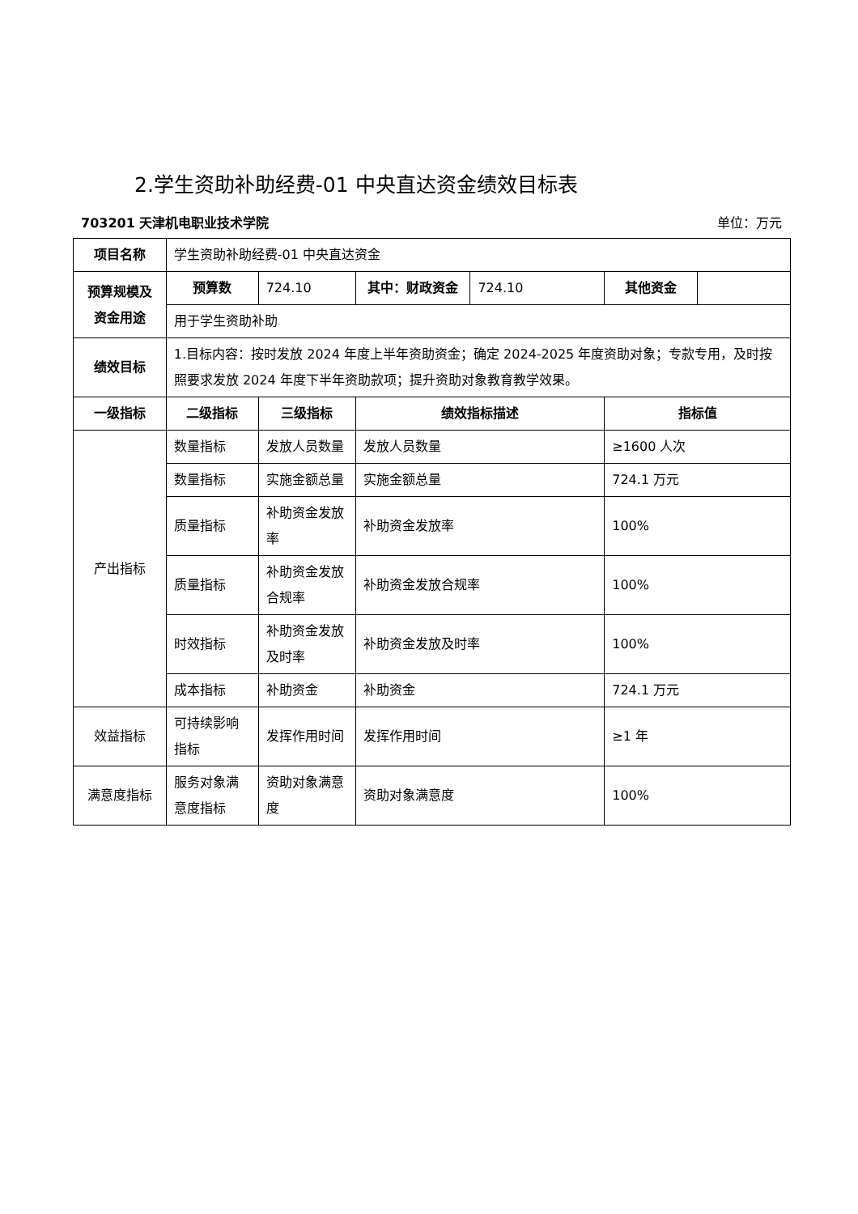2.学生资助补助经费-01 中央直达资金绩效目标表
703201 天津机电职业技术学院 单位：万元
| 项目名称 | 学生资助补助经费-01 中央直达资金 | | | | | |
| 预算规模及资金用途 | 预算数 | 724.10 | 其中：财政资金 | 724.10 | 其他资金 | |
| | 用于学生资助补助 | | | | | |
| 绩效目标 | 1.目标内容：按时发放 2024 年度上半年资助资金；确定 2024-2025 年度资助对象；专款专用，及时按照要求发放 2024 年度下半年资助款项；提升资助对象教育教学效果。 | | | | | |
| 一级指标 | 二级指标 | 三级指标 | 绩效指标描述 | | 指标值 | |
| 产出指标 | 数量指标 | 发放人员数量 | 发放人员数量 | | ≥1600 人次 | |
| | 数量指标 | 实施金额总量 | 实施金额总量 | | 724.1 万元 | |
| | 质量指标 | 补助资金发放率 | 补助资金发放率 | | 100% | |
| | 质量指标 | 补助资金发放合规率 | 补助资金发放合规率 | | 100% | |
| | 时效指标 | 补助资金发放及时率 | 补助资金发放及时率 | | 100% | |
| | 成本指标 | 补助资金 | 补助资金 | | 724.1 万元 | |
| 效益指标 | 可持续影响指标 | 发挥作用时间 | 发挥作用时间 | | ≥1 年 | |
| 满意度指标 | 服务对象满意度指标 | 资助对象满意度 | 资助对象满意度 | | 100% | |